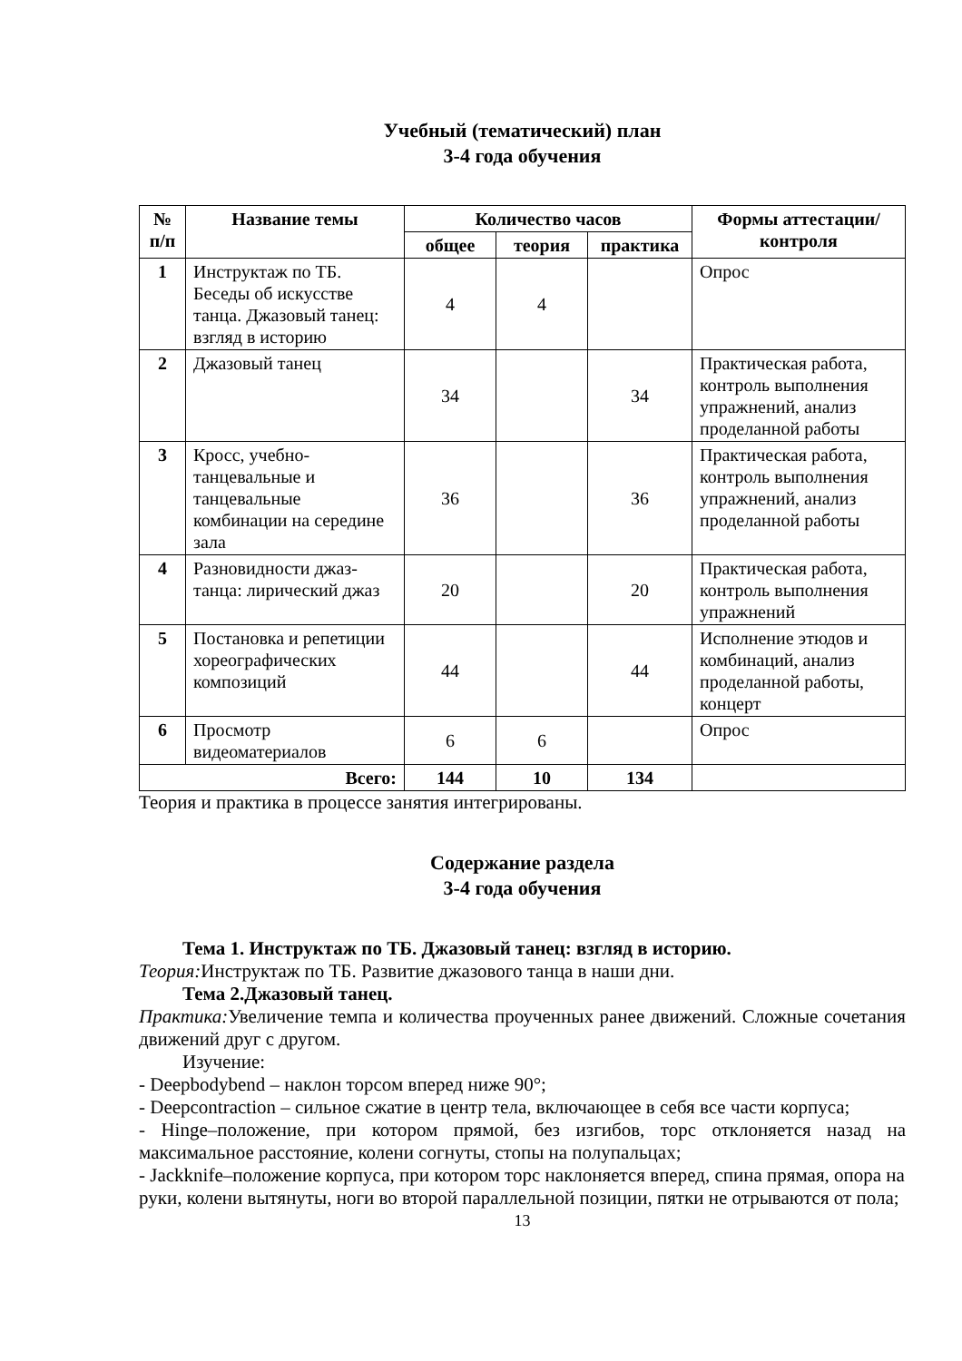Учебный (тематический) план
3-4 года обучения
| № п/п | Название темы | Количество часов | | | Формы аттестации/ контроля |
| --- | --- | --- | --- | --- | --- |
| | | общее | теория | практика | |
| 1 | Инструктаж по ТБ. Беседы об искусстве танца. Джазовый танец: взгляд в историю | 4 | 4 | | Опрос |
| 2 | Джазовый танец | 34 | | 34 | Практическая работа, контроль выполнения упражнений, анализ проделанной работы |
| 3 | Кросс, учебно-танцевальные и танцевальные комбинации на середине зала | 36 | | 36 | Практическая работа, контроль выполнения упражнений, анализ проделанной работы |
| 4 | Разновидности джаз-танца: лирический джаз | 20 | | 20 | Практическая работа, контроль выполнения упражнений |
| 5 | Постановка и репетиции хореографических композиций | 44 | | 44 | Исполнение этюдов и комбинаций, анализ проделанной работы, концерт |
| 6 | Просмотр видеоматериалов | 6 | 6 | | Опрос |
| Всего: | | 144 | 10 | 134 | |
Теория и практика в процессе занятия интегрированы.
Содержание раздела
3-4 года обучения
Тема 1. Инструктаж по ТБ. Джазовый танец: взгляд в историю.
Теория: Инструктаж по ТБ. Развитие джазового танца в наши дни.
Тема 2.Джазовый танец.
Практика: Увеличение темпа и количества проученных ранее движений. Сложные сочетания движений друг с другом.
Изучение:
- Deepbodybend – наклон торсом вперед ниже 90°;
- Deepcontraction – сильное сжатие в центр тела, включающее в себя все части корпуса;
- Hinge–положение, при котором прямой, без изгибов, торс отклоняется назад на максимальное расстояние, колени согнуты, стопы на полупальцах;
- Jackknife–положение корпуса, при котором торс наклоняется вперед, спина прямая, опора на руки, колени вытянуты, ноги во второй параллельной позиции, пятки не отрываются от пола;
13